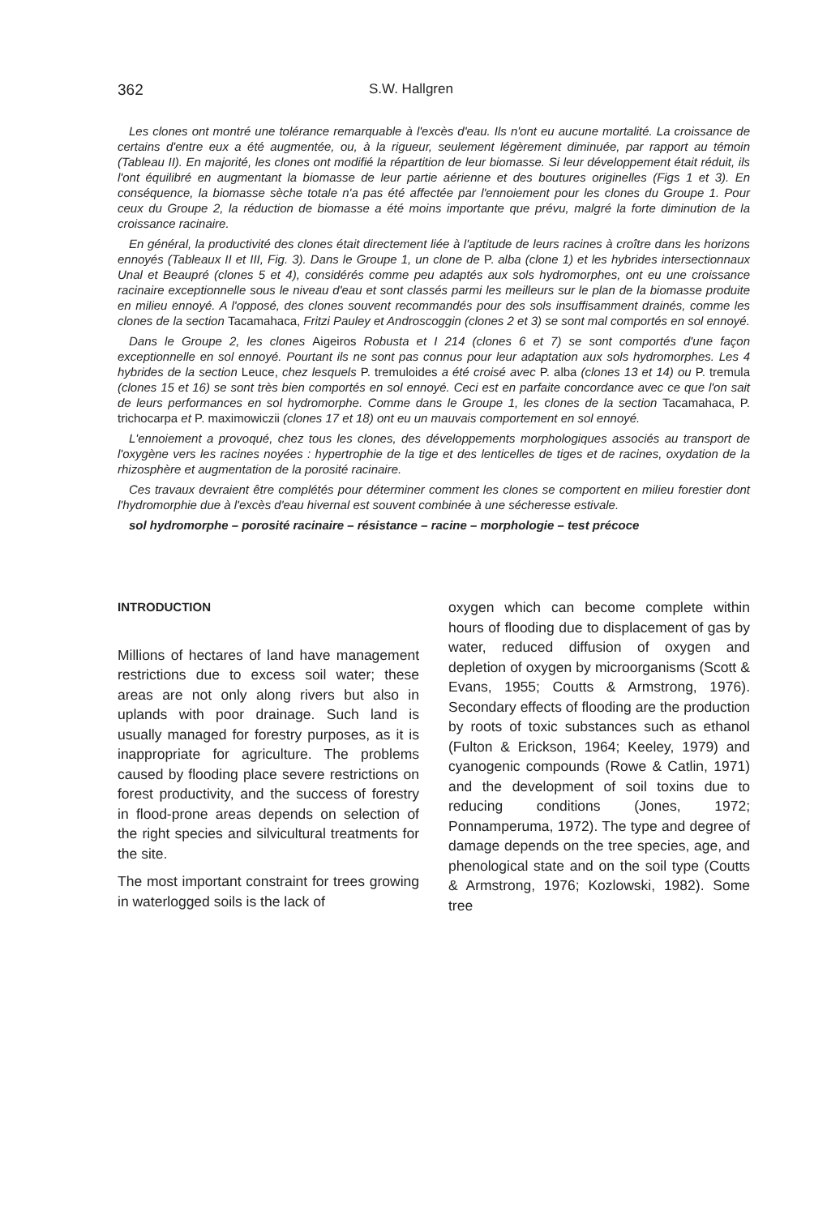362 S.W. Hallgren
Les clones ont montré une tolérance remarquable à l'excès d'eau. Ils n'ont eu aucune mortalité. La croissance de certains d'entre eux a été augmentée, ou, à la rigueur, seulement légèrement diminuée, par rapport au témoin (Tableau II). En majorité, les clones ont modifié la répartition de leur biomasse. Si leur développement était réduit, ils l'ont équilibré en augmentant la biomasse de leur partie aérienne et des boutures originelles (Figs 1 et 3). En conséquence, la biomasse sèche totale n'a pas été affectée par l'ennoiement pour les clones du Groupe 1. Pour ceux du Groupe 2, la réduction de biomasse a été moins importante que prévu, malgré la forte diminution de la croissance racinaire.
En général, la productivité des clones était directement liée à l'aptitude de leurs racines à croître dans les horizons ennoyés (Tableaux II et III, Fig. 3). Dans le Groupe 1, un clone de P. alba (clone 1) et les hybrides intersectionnaux Unal et Beaupré (clones 5 et 4), considérés comme peu adaptés aux sols hydromorphes, ont eu une croissance racinaire exceptionnelle sous le niveau d'eau et sont classés parmi les meilleurs sur le plan de la biomasse produite en milieu ennoyé. A l'opposé, des clones souvent recommandés pour des sols insuffisamment drainés, comme les clones de la section Tacamahaca, Fritzi Pauley et Androscoggin (clones 2 et 3) se sont mal comportés en sol ennoyé.
Dans le Groupe 2, les clones Aigeiros Robusta et I 214 (clones 6 et 7) se sont comportés d'une façon exceptionnelle en sol ennoyé. Pourtant ils ne sont pas connus pour leur adaptation aux sols hydromorphes. Les 4 hybrides de la section Leuce, chez lesquels P. tremuloides a été croisé avec P. alba (clones 13 et 14) ou P. tremula (clones 15 et 16) se sont très bien comportés en sol ennoyé. Ceci est en parfaite concordance avec ce que l'on sait de leurs performances en sol hydromorphe. Comme dans le Groupe 1, les clones de la section Tacamahaca, P. trichocarpa et P. maximowiczii (clones 17 et 18) ont eu un mauvais comportement en sol ennoyé.
L'ennoiement a provoqué, chez tous les clones, des développements morphologiques associés au transport de l'oxygène vers les racines noyées : hypertrophie de la tige et des lenticelles de tiges et de racines, oxydation de la rhizosphère et augmentation de la porosité racinaire.
Ces travaux devraient être complétés pour déterminer comment les clones se comportent en milieu forestier dont l'hydromorphie due à l'excès d'eau hivernal est souvent combinée à une sécheresse estivale.
sol hydromorphe – porosité racinaire – résistance – racine – morphologie – test précoce
INTRODUCTION
Millions of hectares of land have management restrictions due to excess soil water; these areas are not only along rivers but also in uplands with poor drainage. Such land is usually managed for forestry purposes, as it is inappropriate for agriculture. The problems caused by flooding place severe restrictions on forest productivity, and the success of forestry in flood-prone areas depends on selection of the right species and silvicultural treatments for the site.
The most important constraint for trees growing in waterlogged soils is the lack of
oxygen which can become complete within hours of flooding due to displacement of gas by water, reduced diffusion of oxygen and depletion of oxygen by microorganisms (Scott & Evans, 1955; Coutts & Armstrong, 1976). Secondary effects of flooding are the production by roots of toxic substances such as ethanol (Fulton & Erickson, 1964; Keeley, 1979) and cyanogenic compounds (Rowe & Catlin, 1971) and the development of soil toxins due to reducing conditions (Jones, 1972; Ponnamperuma, 1972). The type and degree of damage depends on the tree species, age, and phenological state and on the soil type (Coutts & Armstrong, 1976; Kozlowski, 1982). Some tree